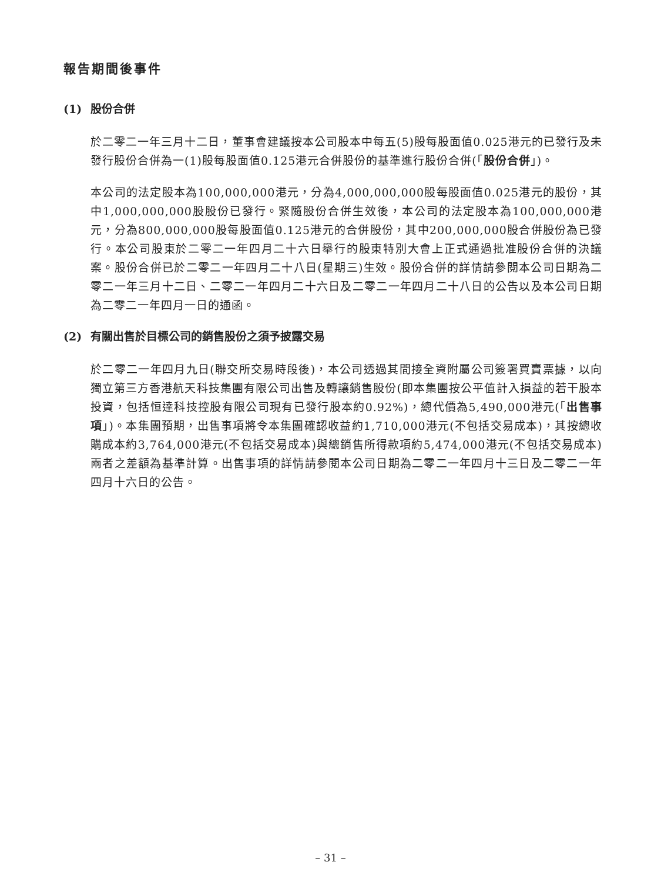報告期間後事件
(1) 股份合併
於二零二一年三月十二日，董事會建議按本公司股本中每五(5)股每股面值0.025港元的已發行及未發行股份合併為一(1)股每股面值0.125港元合併股份的基準進行股份合併(「股份合併」)。
本公司的法定股本為100,000,000港元，分為4,000,000,000股每股面值0.025港元的股份，其中1,000,000,000股股份已發行。緊隨股份合併生效後，本公司的法定股本為100,000,000港元，分為800,000,000股每股面值0.125港元的合併股份，其中200,000,000股合併股份為已發行。本公司股東於二零二一年四月二十六日舉行的股東特別大會上正式通過批准股份合併的決議案。股份合併已於二零二一年四月二十八日(星期三)生效。股份合併的詳情請參閱本公司日期為二零二一年三月十二日、二零二一年四月二十六日及二零二一年四月二十八日的公告以及本公司日期為二零二一年四月一日的通函。
(2) 有關出售於目標公司的銷售股份之須予披露交易
於二零二一年四月九日(聯交所交易時段後)，本公司透過其間接全資附屬公司簽署買賣票據，以向獨立第三方香港航天科技集團有限公司出售及轉讓銷售股份(即本集團按公平值計入損益的若干股本投資，包括恒達科技控股有限公司現有已發行股本約0.92%)，總代價為5,490,000港元(「出售事項」)。本集團預期，出售事項將令本集團確認收益約1,710,000港元(不包括交易成本)，其按總收購成本約3,764,000港元(不包括交易成本)與總銷售所得款項約5,474,000港元(不包括交易成本)兩者之差額為基準計算。出售事項的詳情請參閱本公司日期為二零二一年四月十三日及二零二一年四月十六日的公告。
– 31 –